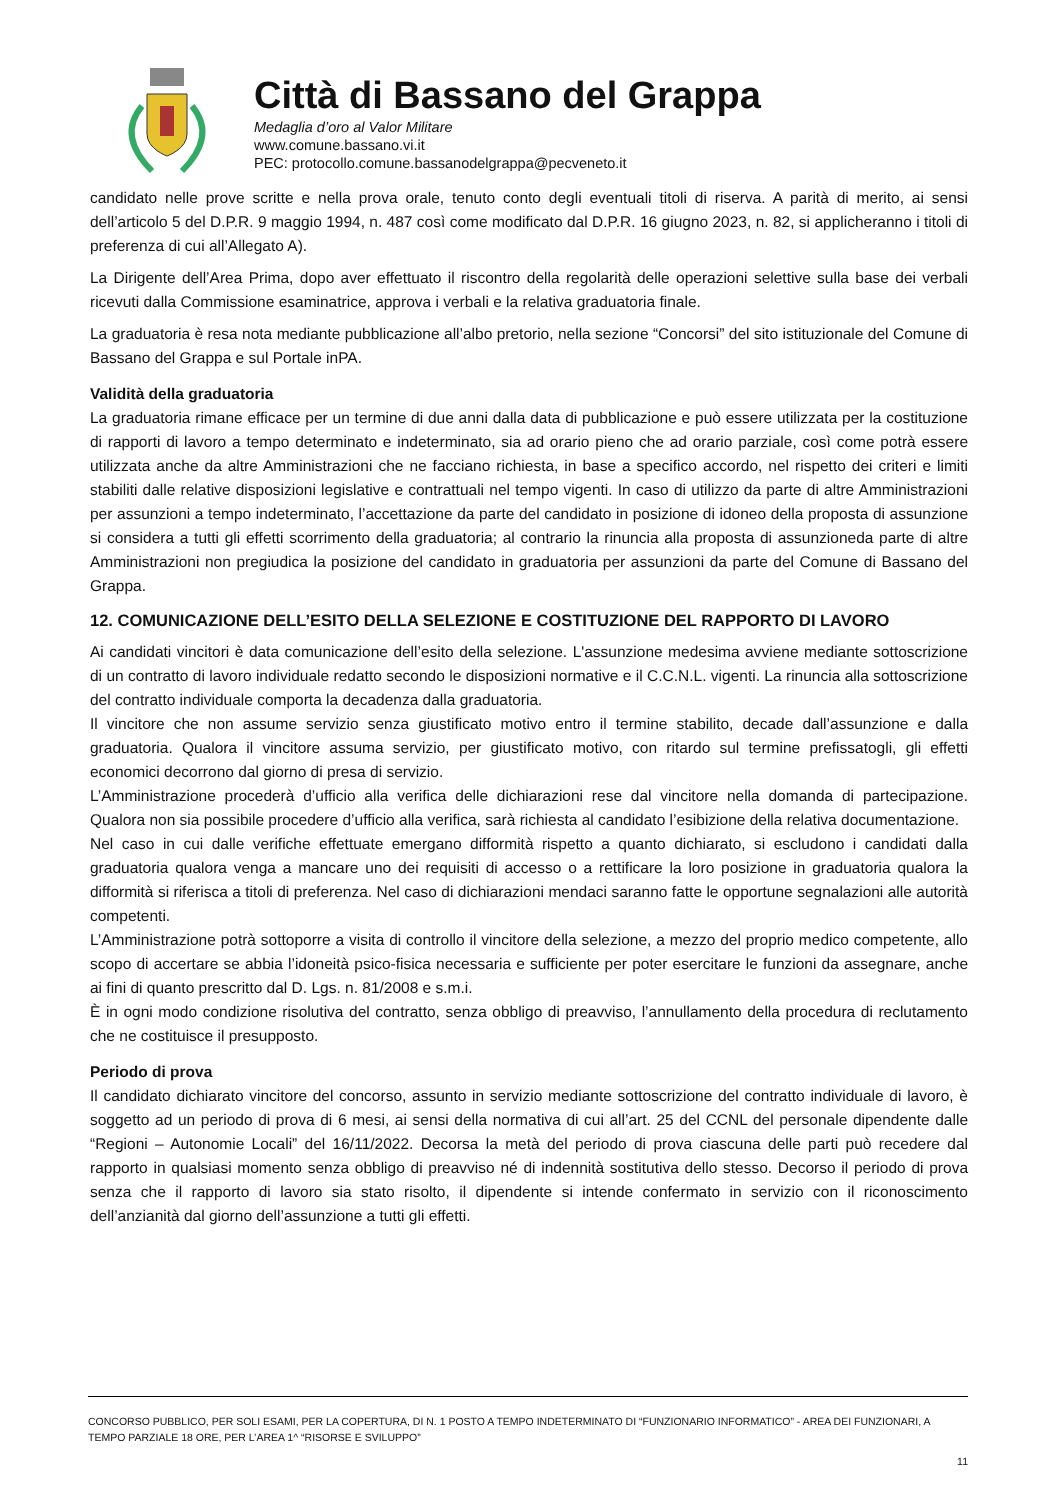Città di Bassano del Grappa
Medaglia d’oro al Valor Militare
www.comune.bassano.vi.it
PEC: protocollo.comune.bassanodelgrappa@pecveneto.it
candidato nelle prove scritte e nella prova orale, tenuto conto degli eventuali titoli di riserva. A parità di merito, ai sensi dell’articolo 5 del D.P.R. 9 maggio 1994, n. 487 così come modificato dal D.P.R. 16 giugno 2023, n. 82, si applicheranno i titoli di preferenza di cui all’Allegato A).
La Dirigente dell’Area Prima, dopo aver effettuato il riscontro della regolarità delle operazioni selettive sulla base dei verbali ricevuti dalla Commissione esaminatrice, approva i verbali e la relativa graduatoria finale.
La graduatoria è resa nota mediante pubblicazione all’albo pretorio, nella sezione “Concorsi” del sito istituzionale del Comune di Bassano del Grappa e sul Portale inPA.
Validità della graduatoria
La graduatoria rimane efficace per un termine di due anni dalla data di pubblicazione e può essere utilizzata per la costituzione di rapporti di lavoro a tempo determinato e indeterminato, sia ad orario pieno che ad orario parziale, così come potrà essere utilizzata anche da altre Amministrazioni che ne facciano richiesta, in base a specifico accordo, nel rispetto dei criteri e limiti stabiliti dalle relative disposizioni legislative e contrattuali nel tempo vigenti. In caso di utilizzo da parte di altre Amministrazioni per assunzioni a tempo indeterminato, l’accettazione da parte del candidato in posizione di idoneo della proposta di assunzione si considera a tutti gli effetti scorrimento della graduatoria; al contrario la rinuncia alla proposta di assunzioneda parte di altre Amministrazioni non pregiudica la posizione del candidato in graduatoria per assunzioni da parte del Comune di Bassano del Grappa.
12. COMUNICAZIONE DELL’ESITO DELLA SELEZIONE E COSTITUZIONE DEL RAPPORTO DI LAVORO
Ai candidati vincitori è data comunicazione dell’esito della selezione. L'assunzione medesima avviene mediante sottoscrizione di un contratto di lavoro individuale redatto secondo le disposizioni normative e il C.C.N.L. vigenti. La rinuncia alla sottoscrizione del contratto individuale comporta la decadenza dalla graduatoria.
Il vincitore che non assume servizio senza giustificato motivo entro il termine stabilito, decade dall’assunzione e dalla graduatoria. Qualora il vincitore assuma servizio, per giustificato motivo, con ritardo sul termine prefissatogli, gli effetti economici decorrono dal giorno di presa di servizio.
L’Amministrazione procederà d’ufficio alla verifica delle dichiarazioni rese dal vincitore nella domanda di partecipazione. Qualora non sia possibile procedere d’ufficio alla verifica, sarà richiesta al candidato l’esibizione della relativa documentazione.
Nel caso in cui dalle verifiche effettuate emergano difformità rispetto a quanto dichiarato, si escludono i candidati dalla graduatoria qualora venga a mancare uno dei requisiti di accesso o a rettificare la loro posizione in graduatoria qualora la difformità si riferisca a titoli di preferenza. Nel caso di dichiarazioni mendaci saranno fatte le opportune segnalazioni alle autorità competenti.
L’Amministrazione potrà sottoporre a visita di controllo il vincitore della selezione, a mezzo del proprio medico competente, allo scopo di accertare se abbia l’idoneità psico-fisica necessaria e sufficiente per poter esercitare le funzioni da assegnare, anche ai fini di quanto prescritto dal D. Lgs. n. 81/2008 e s.m.i.
È in ogni modo condizione risolutiva del contratto, senza obbligo di preavviso, l’annullamento della procedura di reclutamento che ne costituisce il presupposto.
Periodo di prova
Il candidato dichiarato vincitore del concorso, assunto in servizio mediante sottoscrizione del contratto individuale di lavoro, è soggetto ad un periodo di prova di 6 mesi, ai sensi della normativa di cui all’art. 25 del CCNL del personale dipendente dalle “Regioni – Autonomie Locali” del 16/11/2022. Decorsa la metà del periodo di prova ciascuna delle parti può recedere dal rapporto in qualsiasi momento senza obbligo di preavviso né di indennità sostitutiva dello stesso. Decorso il periodo di prova senza che il rapporto di lavoro sia stato risolto, il dipendente si intende confermato in servizio con il riconoscimento dell’anzianità dal giorno dell’assunzione a tutti gli effetti.
CONCORSO PUBBLICO, PER SOLI ESAMI, PER LA COPERTURA, DI N. 1 POSTO A TEMPO INDETERMINATO DI “FUNZIONARIO INFORMATICO” - AREA DEI FUNZIONARI, A TEMPO PARZIALE 18 ORE, PER L’AREA 1^ “RISORSE E SVILUPPO”
11